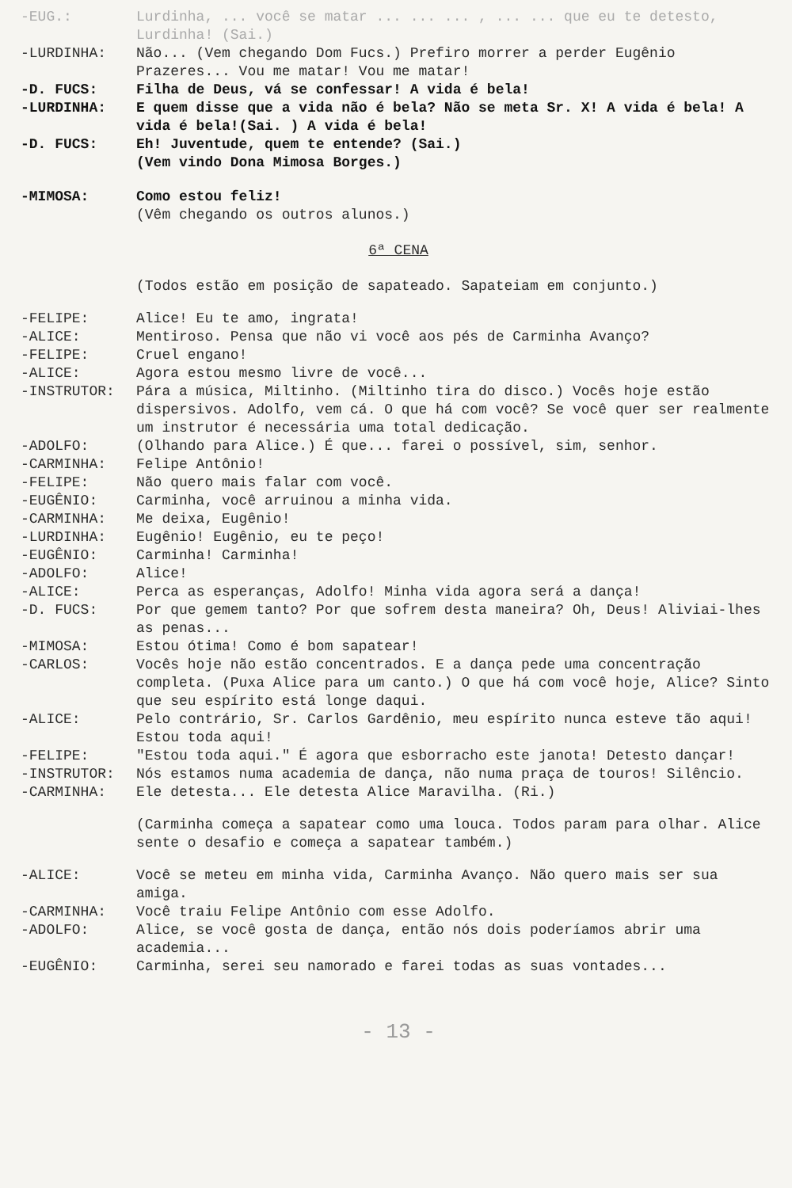-EUG.: Lurdinha, ... você se matar ... ... ... , ... ... que eu te detesto, Lurdinha! (Sai.)
-LURDINHA: Não... (Vem chegando Dom Fucs.) Prefiro morrer a perder Eugênio Prazeres... Vou me matar! Vou me matar!
-D. FUCS: Filha de Deus, vá se confessar! A vida é bela!
-LURDINHA: E quem disse que a vida não é bela? Não se meta Sr. X! A vida é bela! A vida é bela!(Sai. ) A vida é bela!
-D. FUCS: Eh! Juventude, quem te entende? (Sai.)
(Vem vindo Dona Mimosa Borges.)
-MIMOSA: Como estou feliz!
(Vêm chegando os outros alunos.)
6ª CENA
(Todos estão em posição de sapateado. Sapateiam em conjunto.)
-FELIPE: Alice! Eu te amo, ingrata!
-ALICE: Mentiroso. Pensa que não vi você aos pés de Carminha Avanço?
-FELIPE: Cruel engano!
-ALICE: Agora estou mesmo livre de você...
-INSTRUTOR: Pára a música, Miltinho. (Miltinho tira do disco.) Vocês hoje estão dispersivos. Adolfo, vem cá. O que há com você? Se você quer ser realmente um instrutor é necessária uma total dedicação.
-ADOLFO: (Olhando para Alice.) É que... farei o possível, sim, senhor.
-CARMINHA: Felipe Antônio!
-FELIPE: Não quero mais falar com você.
-EUGÊNIO: Carminha, você arruinou a minha vida.
-CARMINHA: Me deixa, Eugênio!
-LURDINHA: Eugênio! Eugênio, eu te peço!
-EUGÊNIO: Carminha! Carminha!
-ADOLFO: Alice!
-ALICE: Perca as esperanças, Adolfo! Minha vida agora será a dança!
-D. FUCS: Por que gemem tanto? Por que sofrem desta maneira? Oh, Deus! Aliviai-lhes as penas...
-MIMOSA: Estou ótima! Como é bom sapatear!
-CARLOS: Vocês hoje não estão concentrados. E a dança pede uma concentração completa. (Puxa Alice para um canto.) O que há com você hoje, Alice? Sinto que seu espírito está longe daqui.
-ALICE: Pelo contrário, Sr. Carlos Gardênio, meu espírito nunca esteve tão aqui! Estou toda aqui!
-FELIPE: "Estou toda aqui." É agora que esborracho este janota! Detesto dançar!
-INSTRUTOR: Nós estamos numa academia de dança, não numa praça de touros! Silêncio.
-CARMINHA: Ele detesta... Ele detesta Alice Maravilha. (Ri.)
(Carminha começa a sapatear como uma louca. Todos param para olhar. Alice sente o desafio e começa a sapatear também.)
-ALICE: Você se meteu em minha vida, Carminha Avanço. Não quero mais ser sua amiga.
-CARMINHA: Você traiu Felipe Antônio com esse Adolfo.
-ADOLFO: Alice, se você gosta de dança, então nós dois poderíamos abrir uma academia...
-EUGÊNIO: Carminha, serei seu namorado e farei todas as suas vontades...
- 13 -